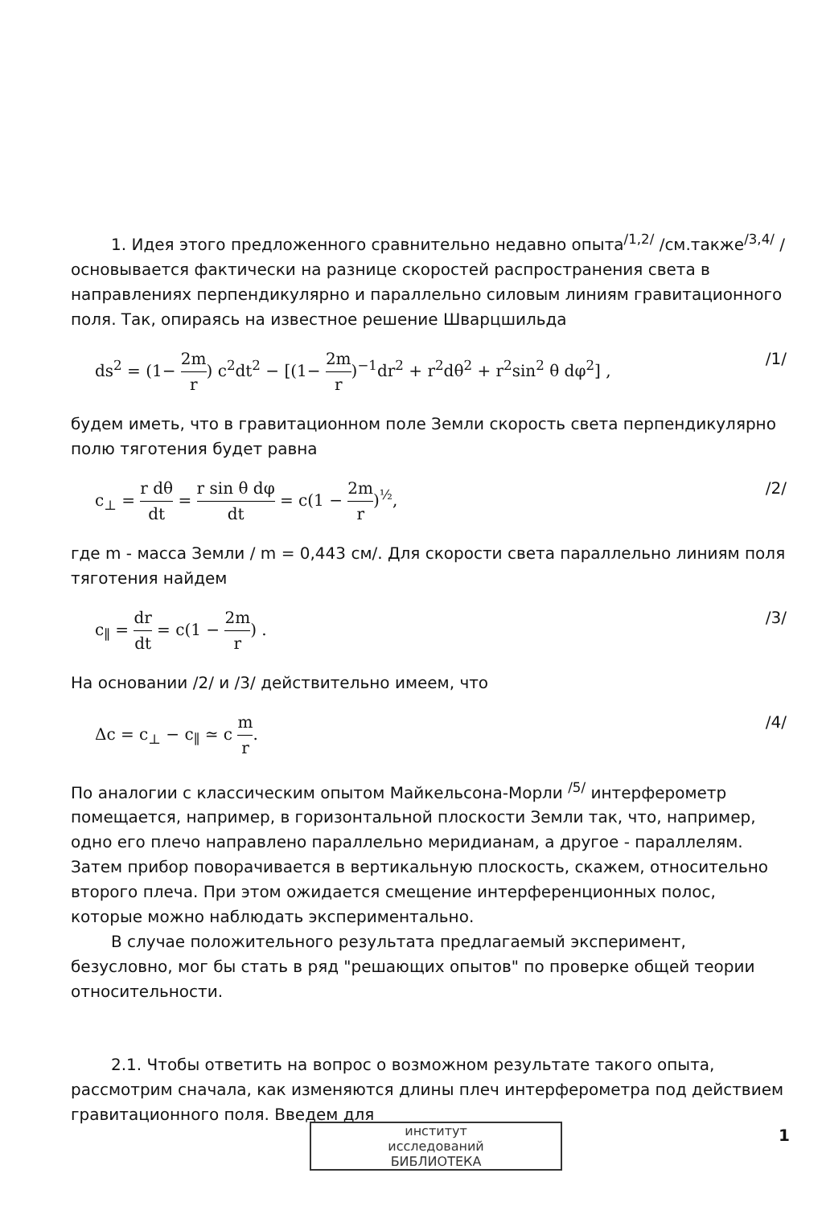1. Идея этого предложенного сравнительно недавно опыта<sup>/1,2/</sup> /см.также<sup>/3,4/</sup> / основывается фактически на разнице скоростей распространения света в направлениях перпендикулярно и параллельно силовым линиям гравитационного поля. Так, опираясь на известное решение Шварцшильда
ds<sup>2</sup> = (1− 2m r) c<sup>2</sup>dt<sup>2</sup> − [(1− 2m r)<sup>−1</sup>dr<sup>2</sup> + r<sup>2</sup>dθ<sup>2</sup> + r<sup>2</sup>sin<sup>2</sup> θ dφ<sup>2</sup>] , /1/
будем иметь, что в гравитационном поле Земли скорость света перпендикулярно полю тяготения будет равна
c<sub>⊥</sub> = r dθ dt = r sin θ dφ dt = c(1 − 2m r)<sup>½</sup>, /2/
где m - масса Земли / m = 0,443 см/. Для скорости света параллельно линиям поля тяготения найдем
c<sub>∥</sub> = dr dt = c(1 − 2m r) . /3/
На основании /2/ и /3/ действительно имеем, что
Δc = c<sub>⊥</sub> − c<sub>∥</sub> ≃ c m r. /4/
По аналогии с классическим опытом Майкельсона-Морли <sup>/5/</sup> интерферометр помещается, например, в горизонтальной плоскости Земли так, что, например, одно его плечо направлено параллельно меридианам, а другое - параллелям. Затем прибор поворачивается в вертикальную плоскость, скажем, относительно второго плеча. При этом ожидается смещение интерференционных полос, которые можно наблюдать экспериментально.
В случае положительного результата предлагаемый эксперимент, безусловно, мог бы стать в ряд "решающих опытов" по проверке общей теории относительности.
2.1. Чтобы ответить на вопрос о возможном результате такого опыта, рассмотрим сначала, как изменяются длины плеч интерферометра под действием гравитационного поля. Введем для
1
институт
исследований
БИБЛИОТЕКА